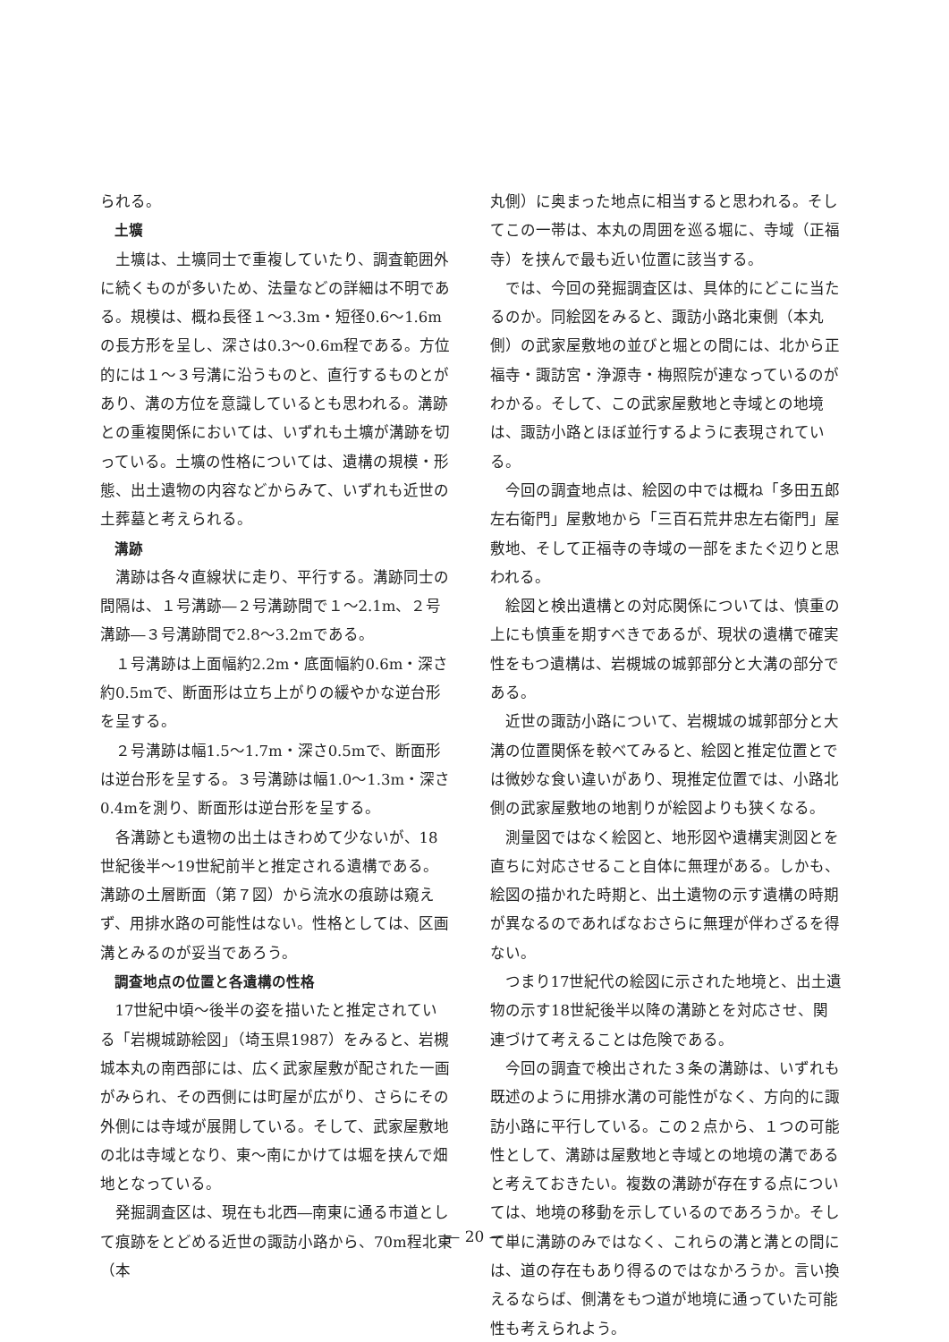られる。
土壙
土壙は、土壙同士で重複していたり、調査範囲外に続くものが多いため、法量などの詳細は不明である。規模は、概ね長径１～3.3m・短径0.6～1.6mの長方形を呈し、深さは0.3～0.6m程である。方位的には１～３号溝に沿うものと、直行するものとがあり、溝の方位を意識しているとも思われる。溝跡との重複関係においては、いずれも土壙が溝跡を切っている。土壙の性格については、遺構の規模・形態、出土遺物の内容などからみて、いずれも近世の土葬墓と考えられる。
溝跡
溝跡は各々直線状に走り、平行する。溝跡同士の間隔は、１号溝跡―２号溝跡間で１～2.1m、２号溝跡―３号溝跡間で2.8～3.2mである。
１号溝跡は上面幅約2.2m・底面幅約0.6m・深さ約0.5mで、断面形は立ち上がりの緩やかな逆台形を呈する。
２号溝跡は幅1.5～1.7m・深さ0.5mで、断面形は逆台形を呈する。３号溝跡は幅1.0～1.3m・深さ0.4mを測り、断面形は逆台形を呈する。
各溝跡とも遺物の出土はきわめて少ないが、18世紀後半～19世紀前半と推定される遺構である。溝跡の土層断面（第７図）から流水の痕跡は窺えず、用排水路の可能性はない。性格としては、区画溝とみるのが妥当であろう。
調査地点の位置と各遺構の性格
17世紀中頃～後半の姿を描いたと推定されている「岩槻城跡絵図」（埼玉県1987）をみると、岩槻城本丸の南西部には、広く武家屋敷が配された一画がみられ、その西側には町屋が広がり、さらにその外側には寺域が展開している。そして、武家屋敷地の北は寺域となり、東～南にかけては堀を挟んで畑地となっている。
発掘調査区は、現在も北西―南東に通る市道として痕跡をとどめる近世の諏訪小路から、70m程北東（本
丸側）に奥まった地点に相当すると思われる。そしてこの一帯は、本丸の周囲を巡る堀に、寺域（正福寺）を挟んで最も近い位置に該当する。
では、今回の発掘調査区は、具体的にどこに当たるのか。同絵図をみると、諏訪小路北東側（本丸側）の武家屋敷地の並びと堀との間には、北から正福寺・諏訪宮・浄源寺・梅照院が連なっているのがわかる。そして、この武家屋敷地と寺域との地境は、諏訪小路とほぼ並行するように表現されている。
今回の調査地点は、絵図の中では概ね「多田五郎左右衛門」屋敷地から「三百石荒井忠左右衛門」屋敷地、そして正福寺の寺域の一部をまたぐ辺りと思われる。
絵図と検出遺構との対応関係については、慎重の上にも慎重を期すべきであるが、現状の遺構で確実性をもつ遺構は、岩槻城の城郭部分と大溝の部分である。
近世の諏訪小路について、岩槻城の城郭部分と大溝の位置関係を較べてみると、絵図と推定位置とでは微妙な食い違いがあり、現推定位置では、小路北側の武家屋敷地の地割りが絵図よりも狭くなる。
測量図ではなく絵図と、地形図や遺構実測図とを直ちに対応させること自体に無理がある。しかも、絵図の描かれた時期と、出土遺物の示す遺構の時期が異なるのであればなおさらに無理が伴わざるを得ない。
つまり17世紀代の絵図に示された地境と、出土遺物の示す18世紀後半以降の溝跡とを対応させ、関連づけて考えることは危険である。
今回の調査で検出された３条の溝跡は、いずれも既述のように用排水溝の可能性がなく、方向的に諏訪小路に平行している。この２点から、１つの可能性として、溝跡は屋敷地と寺域との地境の溝であると考えておきたい。複数の溝跡が存在する点については、地境の移動を示しているのであろうか。そして単に溝跡のみではなく、これらの溝と溝との間には、道の存在もあり得るのではなかろうか。言い換えるならば、側溝をもつ道が地境に通っていた可能性も考えられよう。
— 20 —